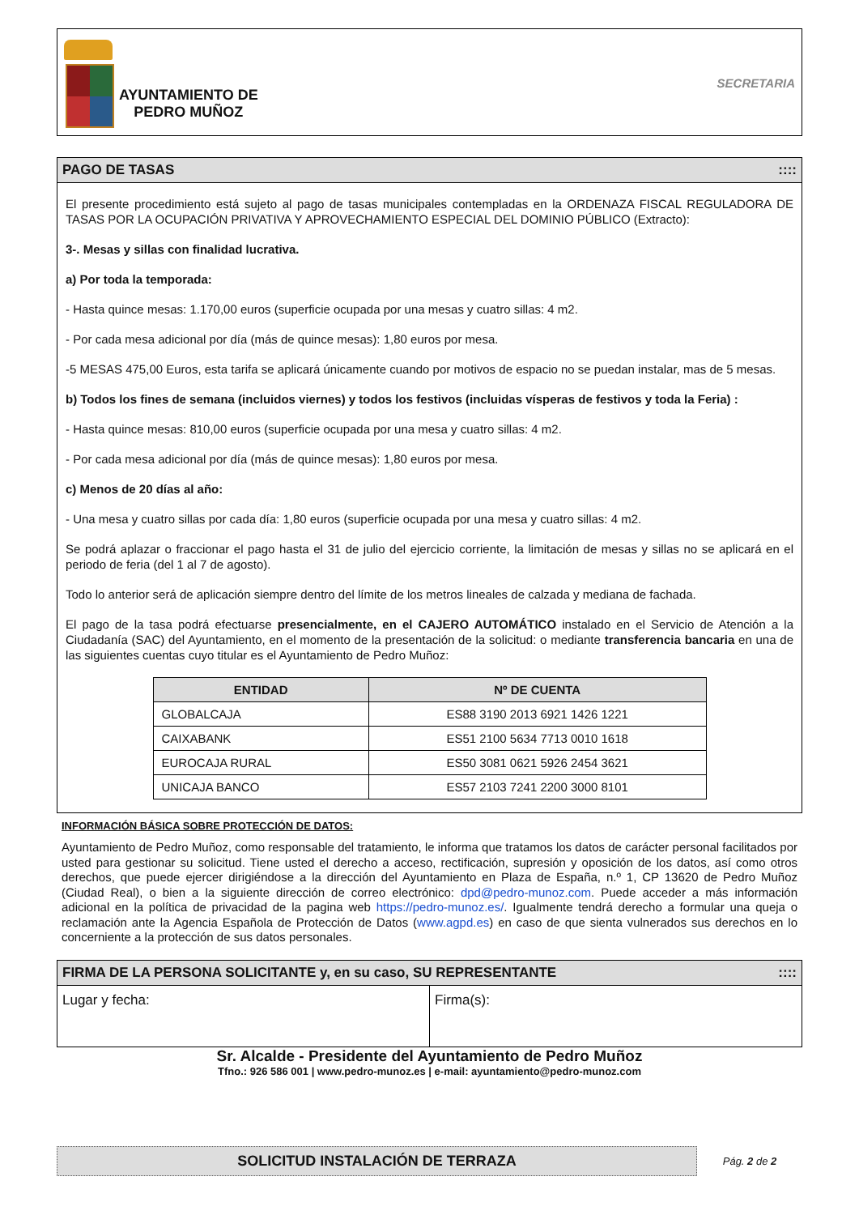AYUNTAMIENTO DE
PEDRO MUÑOZ
SECRETARIA
PAGO DE TASAS::::
El presente procedimiento está sujeto al pago de tasas municipales contempladas en la ORDENAZA FISCAL REGULADORA DE TASAS POR LA OCUPACIÓN PRIVATIVA Y APROVECHAMIENTO ESPECIAL DEL DOMINIO PÚBLICO (Extracto):
3-. Mesas y sillas con finalidad lucrativa.
a) Por toda la temporada:
- Hasta quince mesas: 1.170,00 euros (superficie ocupada por una mesas y cuatro sillas: 4 m2.
- Por cada mesa adicional por día (más de quince mesas): 1,80 euros por mesa.
-5 MESAS 475,00 Euros, esta tarifa se aplicará únicamente cuando por motivos de espacio no se puedan instalar, mas de 5 mesas.
b) Todos los fines de semana (incluidos viernes) y todos los festivos (incluidas vísperas de festivos y toda la Feria) :
- Hasta quince mesas: 810,00 euros (superficie ocupada por una mesa y cuatro sillas: 4 m2.
- Por cada mesa adicional por día (más de quince mesas): 1,80 euros por mesa.
c) Menos de 20 días al año:
- Una mesa y cuatro sillas por cada día: 1,80 euros (superficie ocupada por una mesa y cuatro sillas: 4 m2.
Se podrá aplazar o fraccionar el pago hasta el 31 de julio del ejercicio corriente, la limitación de mesas y sillas no se aplicará en el periodo de feria (del 1 al 7 de agosto).
Todo lo anterior será de aplicación siempre dentro del límite de los metros lineales de calzada y mediana de fachada.
El pago de la tasa podrá efectuarse presencialmente, en el CAJERO AUTOMÁTICO instalado en el Servicio de Atención a la Ciudadanía (SAC) del Ayuntamiento, en el momento de la presentación de la solicitud: o mediante transferencia bancaria en una de las siguientes cuentas cuyo titular es el Ayuntamiento de Pedro Muñoz:
| ENTIDAD | Nº DE CUENTA |
| --- | --- |
| GLOBALCAJA | ES88 3190 2013 6921 1426 1221 |
| CAIXABANK | ES51 2100 5634 7713 0010 1618 |
| EUROCAJA RURAL | ES50 3081 0621 5926 2454 3621 |
| UNICAJA BANCO | ES57 2103 7241 2200 3000 8101 |
INFORMACIÓN BÁSICA SOBRE PROTECCIÓN DE DATOS:
Ayuntamiento de Pedro Muñoz, como responsable del tratamiento, le informa que tratamos los datos de carácter personal facilitados por usted para gestionar su solicitud. Tiene usted el derecho a acceso, rectificación, supresión y oposición de los datos, así como otros derechos, que puede ejercer dirigiéndose a la dirección del Ayuntamiento en Plaza de España, n.º 1, CP 13620 de Pedro Muñoz (Ciudad Real), o bien a la siguiente dirección de correo electrónico: dpd@pedro-munoz.com. Puede acceder a más información adicional en la política de privacidad de la pagina web https://pedro-munoz.es/. Igualmente tendrá derecho a formular una queja o reclamación ante la Agencia Española de Protección de Datos (www.agpd.es) en caso de que sienta vulnerados sus derechos en lo concerniente a la protección de sus datos personales.
FIRMA DE LA PERSONA SOLICITANTE y, en su caso, SU REPRESENTANTE::::
Lugar y fecha: Firma(s):
Sr. Alcalde - Presidente del Ayuntamiento de Pedro Muñoz
Tfno.: 926 586 001 | www.pedro-munoz.es | e-mail: ayuntamiento@pedro-munoz.com
SOLICITUD INSTALACIÓN DE TERRAZA
Pág. 2 de 2